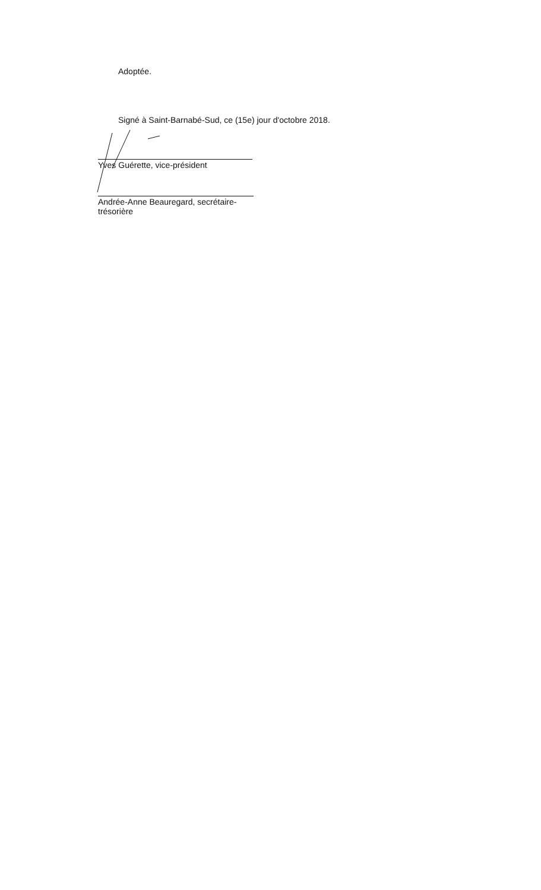Adoptée.
Signé à Saint-Barnabé-Sud, ce (15e) jour d'octobre 2018.
Yves Guérette, vice-président
Andrée-Anne Beauregard, secrétaire-trésorière